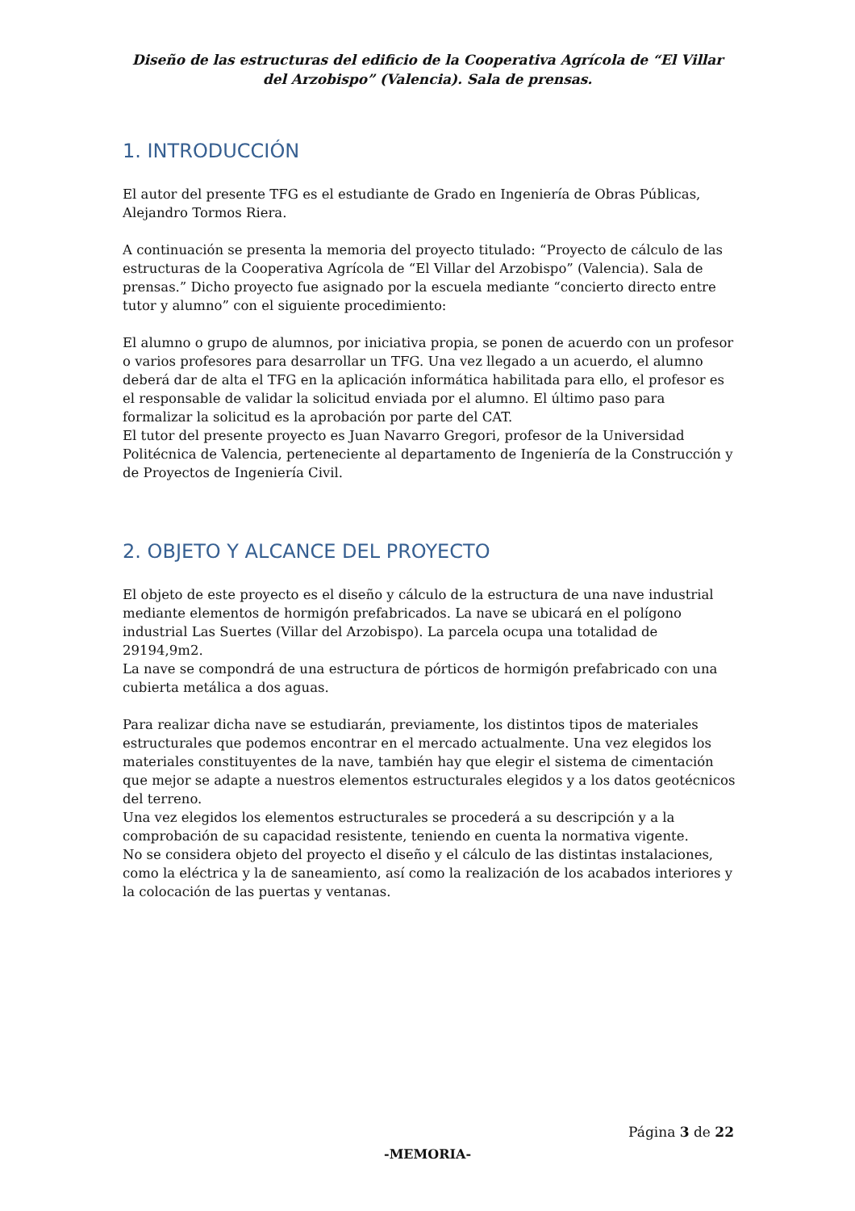Diseño de las estructuras del edificio de la Cooperativa Agrícola de “El Villar del Arzobispo” (Valencia). Sala de prensas.
1. INTRODUCCIÓN
El autor del presente TFG es el estudiante de Grado en Ingeniería de Obras Públicas, Alejandro Tormos Riera.
A continuación se presenta la memoria del proyecto titulado: “Proyecto de cálculo de las estructuras de la Cooperativa Agrícola de “El Villar del Arzobispo” (Valencia). Sala de prensas.” Dicho proyecto fue asignado por la escuela mediante “concierto directo entre tutor y alumno” con el siguiente procedimiento:
El alumno o grupo de alumnos, por iniciativa propia, se ponen de acuerdo con un profesor o varios profesores para desarrollar un TFG. Una vez llegado a un acuerdo, el alumno deberá dar de alta el TFG en la aplicación informática habilitada para ello, el profesor es el responsable de validar la solicitud enviada por el alumno. El último paso para formalizar la solicitud es la aprobación por parte del CAT.
El tutor del presente proyecto es Juan Navarro Gregori, profesor de la Universidad Politécnica de Valencia, perteneciente al departamento de Ingeniería de la Construcción y de Proyectos de Ingeniería Civil.
2. OBJETO Y ALCANCE DEL PROYECTO
El objeto de este proyecto es el diseño y cálculo de la estructura de una nave industrial mediante elementos de hormigón prefabricados. La nave se ubicará en el polígono industrial Las Suertes (Villar del Arzobispo). La parcela ocupa una totalidad de 29194,9m2.
La nave se compondrá de una estructura de pórticos de hormigón prefabricado con una cubierta metálica a dos aguas.
Para realizar dicha nave se estudiarán, previamente, los distintos tipos de materiales estructurales que podemos encontrar en el mercado actualmente. Una vez elegidos los materiales constituyentes de la nave, también hay que elegir el sistema de cimentación que mejor se adapte a nuestros elementos estructurales elegidos y a los datos geotécnicos del terreno.
Una vez elegidos los elementos estructurales se procederá a su descripción y a la comprobación de su capacidad resistente, teniendo en cuenta la normativa vigente.
No se considera objeto del proyecto el diseño y el cálculo de las distintas instalaciones, como la eléctrica y la de saneamiento, así como la realización de los acabados interiores y la colocación de las puertas y ventanas.
Página 3 de 22
-MEMORIA-